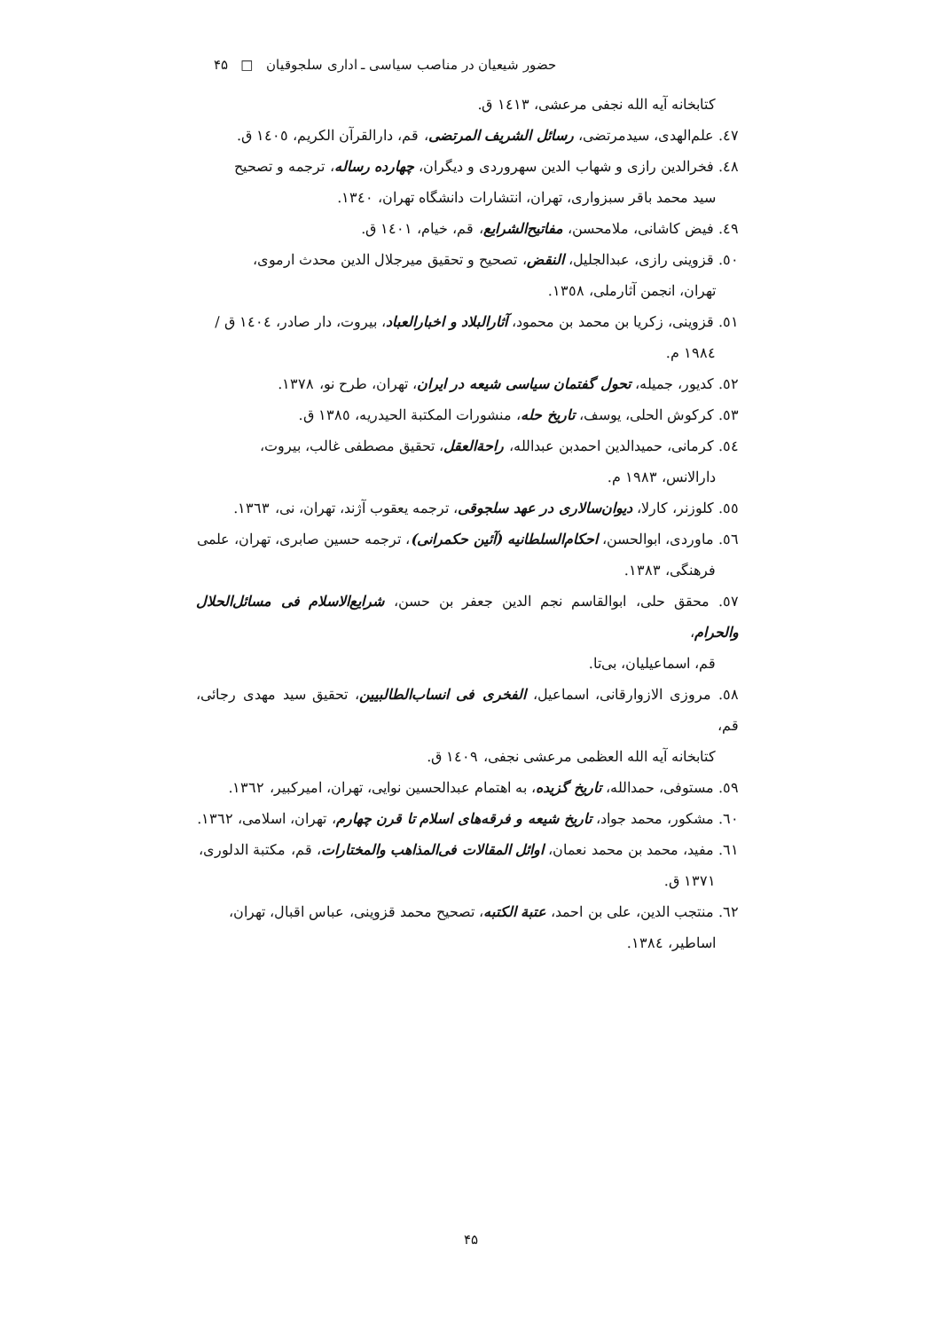حضور شیعیان در مناصب سیاسی ـ اداری سلجوقیان □ ۴۵
کتابخانه آیه الله نجفی مرعشی، ١٤١٣ ق.
٤٧. علم‌الهدی، سیدمرتضی، رسائل الشریف المرتضی، قم، دارالقرآن الکریم، ١٤٠٥ ق.
٤٨. فخرالدین رازی و شهاب الدین سهروردی و دیگران، چهارده رساله، ترجمه و تصحیح
سید محمد باقر سبزواری، تهران، انتشارات دانشگاه تهران، ١٣٤٠.
٤٩. فیض کاشانی، ملامحسن، مفاتیح‌الشرایع، قم، خیام، ١٤٠١ ق.
٥٠. قزوینی رازی، عبدالجلیل، النقض، تصحیح و تحقیق میرجلال الدین محدث ارموی،
تهران، انجمن آثارملی، ١٣٥٨.
٥١. قزوینی، زکریا بن محمد بن محمود، آثارالبلاد و اخبارالعباد، بیروت، دار صادر، ١٤٠٤ ق /
١٩٨٤ م.
٥٢. کدیور، جمیله، تحول گفتمان سیاسی شیعه در ایران، تهران، طرح نو، ١٣٧٨.
٥٣. کرکوش الحلی، یوسف، تاریخ حله، منشورات المکتبة الحیدریه، ١٣٨٥ ق.
٥٤. کرمانی، حمیدالدین احمدبن عبدالله، راحة‌العقل، تحقیق مصطفی غالب، بیروت،
دارالانس، ١٩٨٣ م.
٥٥. کلوزنر، کارلا، دیوان‌سالاری در عهد سلجوقی، ترجمه یعقوب آژند، تهران، نی، ١٣٦٣.
٥٦. ماوردی، ابوالحسن، احکام‌السلطانیه (آئین حکمرانی)، ترجمه حسین صابری، تهران، علمی
فرهنگی، ١٣٨٣.
٥٧. محقق حلی، ابوالقاسم نجم الدین جعفر بن حسن، شرایع‌الاسلام فی مسائل‌الحلال والحرام،
قم، اسماعیلیان، بی‌تا.
٥٨. مروزی الازوارقانی، اسماعیل، الفخری فی انساب‌الطالبیین، تحقیق سید مهدی رجائی، قم،
کتابخانه آیه الله العظمی مرعشی نجفی، ١٤٠٩ ق.
٥٩. مستوفی، حمدالله، تاریخ گزیده، به اهتمام عبدالحسین نوایی، تهران، امیرکبیر، ١٣٦٢.
٦٠. مشکور، محمد جواد، تاریخ شیعه و فرقه‌های اسلام تا قرن چهارم، تهران، اسلامی، ١٣٦٢.
٦١. مفید، محمد بن محمد نعمان، اوائل المقالات فی‌المذاهب والمختارات، قم، مکتبة الدلوری،
١٣٧١ ق.
٦٢. منتجب الدین، علی بن احمد، عتبة الکتبه، تصحیح محمد قزوینی، عباس اقبال، تهران،
اساطیر، ١٣٨٤.
۴۵